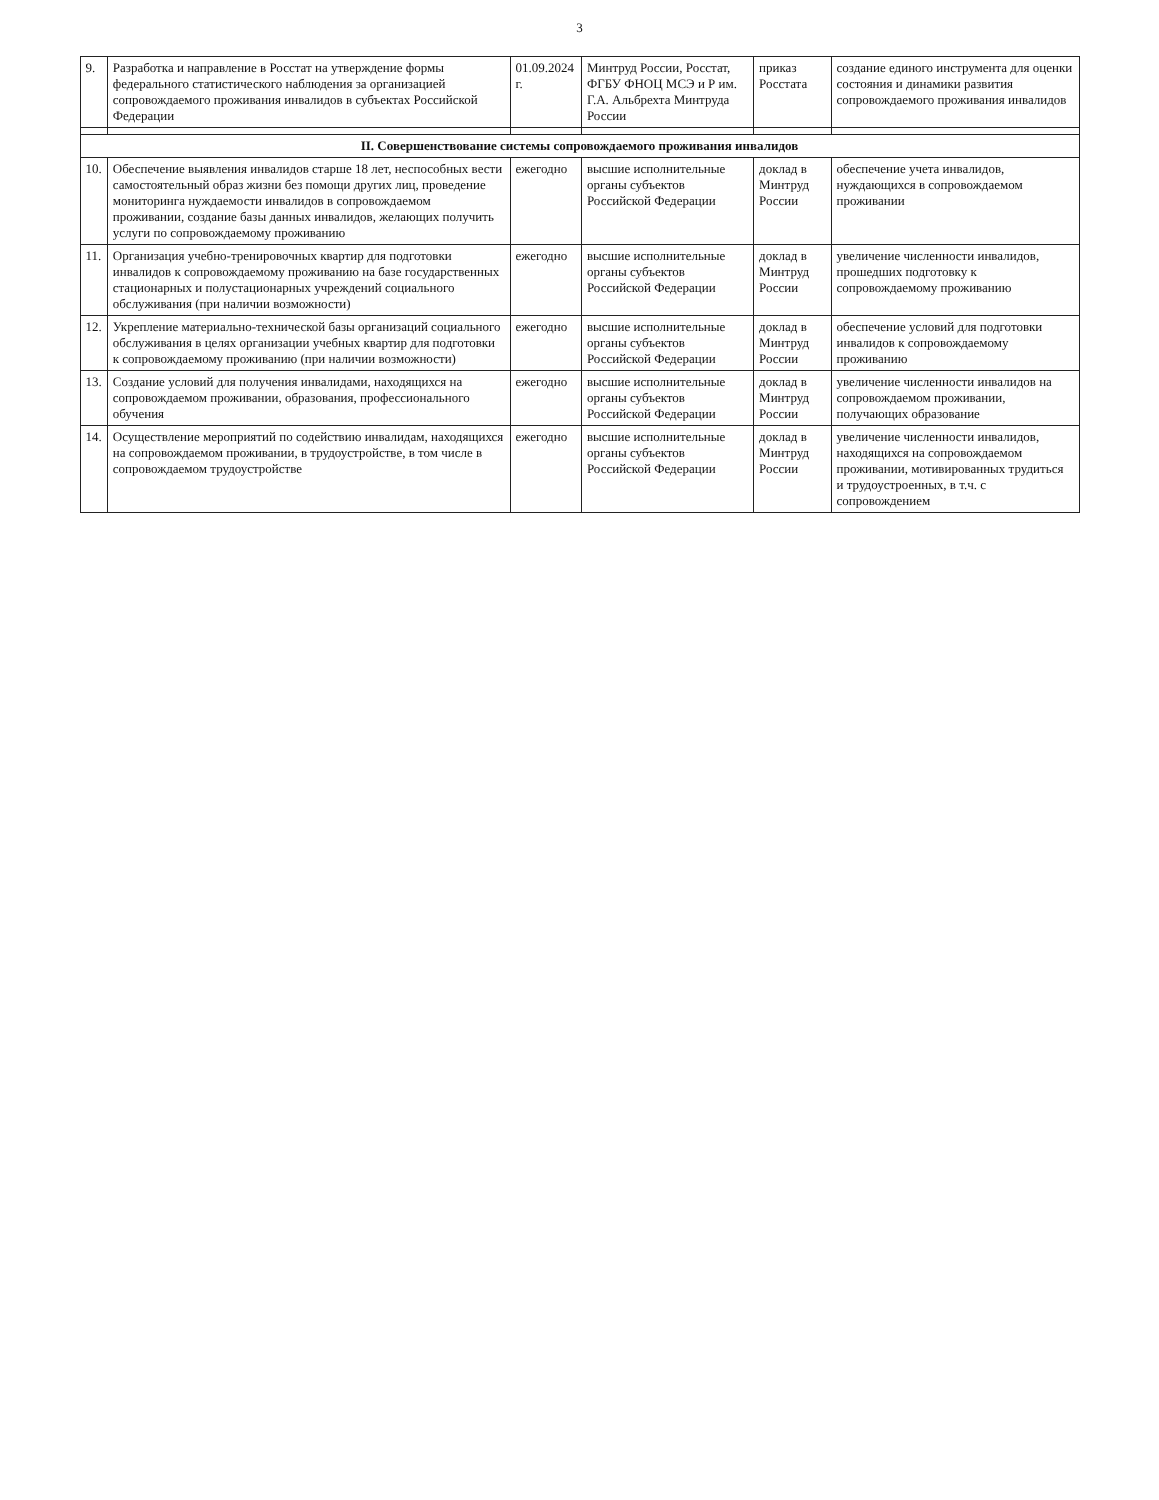3
| 9. | Разработка и направление в Росстат на утверждение формы федерального статистического наблюдения за организацией сопровождаемого проживания инвалидов в субъектах Российской Федерации | 01.09.2024 г. | Минтруд России, Росстат, ФГБУ ФНОЦ МСЭ и Р им. Г.А. Альбрехта Минтруда России | приказ Росстата | создание единого инструмента для оценки состояния и динамики развития сопровождаемого проживания инвалидов |
| II. Совершенствование системы сопровождаемого проживания инвалидов | | | | | |
| 10. | Обеспечение выявления инвалидов старше 18 лет, неспособных вести самостоятельный образ жизни без помощи других лиц, проведение мониторинга нуждаемости инвалидов в сопровождаемом проживании, создание базы данных инвалидов, желающих получить услуги по сопровождаемому проживанию | ежегодно | высшие исполнительные органы субъектов Российской Федерации | доклад в Минтруд России | обеспечение учета инвалидов, нуждающихся в сопровождаемом проживании |
| 11. | Организация учебно-тренировочных квартир для подготовки инвалидов к сопровождаемому проживанию на базе государственных стационарных и полустационарных учреждений социального обслуживания (при наличии возможности) | ежегодно | высшие исполнительные органы субъектов Российской Федерации | доклад в Минтруд России | увеличение численности инвалидов, прошедших подготовку к сопровождаемому проживанию |
| 12. | Укрепление материально-технической базы организаций социального обслуживания в целях организации учебных квартир для подготовки к сопровождаемому проживанию (при наличии возможности) | ежегодно | высшие исполнительные органы субъектов Российской Федерации | доклад в Минтруд России | обеспечение условий для подготовки инвалидов к сопровождаемому проживанию |
| 13. | Создание условий для получения инвалидами, находящихся на сопровождаемом проживании, образования, профессионального обучения | ежегодно | высшие исполнительные органы субъектов Российской Федерации | доклад в Минтруд России | увеличение численности инвалидов на сопровождаемом проживании, получающих образование |
| 14. | Осуществление мероприятий по содействию инвалидам, находящихся на сопровождаемом проживании, в трудоустройстве, в том числе в сопровождаемом трудоустройстве | ежегодно | высшие исполнительные органы субъектов Российской Федерации | доклад в Минтруд России | увеличение численности инвалидов, находящихся на сопровождаемом проживании, мотивированных трудиться и трудоустроенных, в т.ч. с сопровождением |